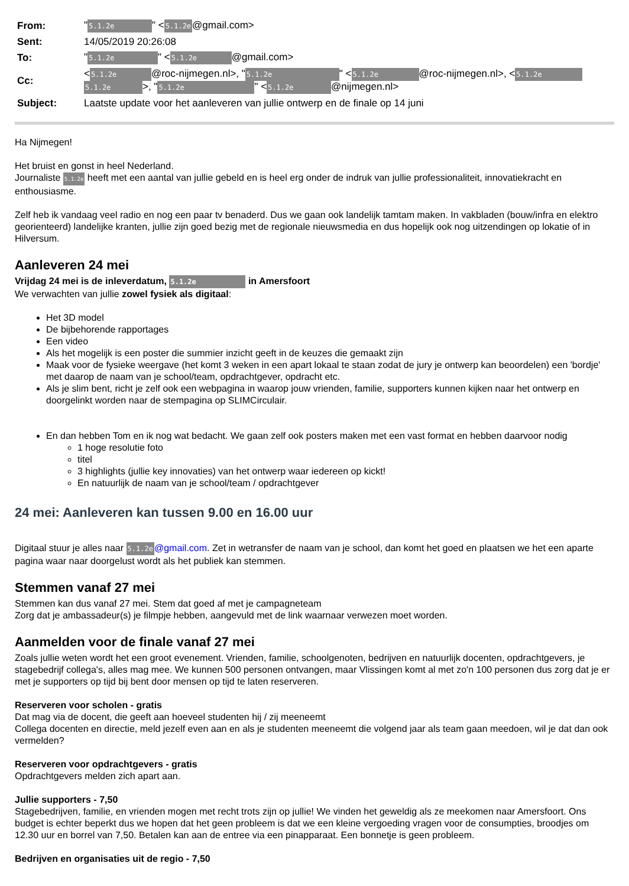| From: | " 5.1.2e " < 5.1.2e @gmail.com> |
| Sent: | 14/05/2019 20:26:08 |
| To: | " 5.1.2e " < 5.1.2e @gmail.com> |
| Cc: | < 5.1.2e @roc-nijmegen.nl>, " 5.1.2e " < 5.1.2e @roc-nijmegen.nl>, < 5.1.2e 5.1.2e >, " 5.1.2e " < 5.1.2e @nijmegen.nl> |
| Subject: | Laatste update voor het aanleveren van jullie ontwerp en de finale op 14 juni |
Ha Nijmegen!
Het bruist en gonst in heel Nederland.
Journaliste 5.1.2e heeft met een aantal van jullie gebeld en is heel erg onder de indruk van jullie professionaliteit, innovatiekracht en enthousiasme.
Zelf heb ik vandaag veel radio en nog een paar tv benaderd. Dus we gaan ook landelijk tamtam maken. In vakbladen (bouw/infra en elektro georienteerd) landelijke kranten, jullie zijn goed bezig met de regionale nieuwsmedia en dus hopelijk ook nog uitzendingen op lokatie of in Hilversum.
Aanleveren 24 mei
Vrijdag 24 mei is de inleverdatum, 5.1.2e in Amersfoort
We verwachten van jullie zowel fysiek als digitaal:
Het 3D model
De bijbehorende rapportages
Een video
Als het mogelijk is een poster die summier inzicht geeft in de keuzes die gemaakt zijn
Maak voor de fysieke weergave (het komt 3 weken in een apart lokaal te staan zodat de jury je ontwerp kan beoordelen) een 'bordje' met daarop de naam van je school/team, opdrachtgever, opdracht etc.
Als je slim bent, richt je zelf ook een webpagina in waarop jouw vrienden, familie, supporters kunnen kijken naar het ontwerp en doorgelinkt worden naar de stempagina op SLIMCirculair.
En dan hebben Tom en ik nog wat bedacht. We gaan zelf ook posters maken met een vast format en hebben daarvoor nodig
1 hoge resolutie foto
titel
3 highlights (jullie key innovaties) van het ontwerp waar iedereen op kickt!
En natuurlijk de naam van je school/team / opdrachtgever
24 mei: Aanleveren kan tussen 9.00 en 16.00 uur
Digitaal stuur je alles naar 5.1.2e@gmail.com. Zet in wetransfer de naam van je school, dan komt het goed en plaatsen we het een aparte pagina waar naar doorgelust wordt als het publiek kan stemmen.
Stemmen vanaf 27 mei
Stemmen kan dus vanaf 27 mei. Stem dat goed af met je campagneteam
Zorg dat je ambassadeur(s) je filmpje hebben, aangevuld met de link waarnaar verwezen moet worden.
Aanmelden voor de finale vanaf 27 mei
Zoals jullie weten wordt het een groot evenement. Vrienden, familie, schoolgenoten, bedrijven en natuurlijk docenten, opdrachtgevers, je stagebedrijf collega's, alles mag mee. We kunnen 500 personen ontvangen, maar Vlissingen komt al met zo'n 100 personen dus zorg dat je er met je supporters op tijd bij bent door mensen op tijd te laten reserveren.
Reserveren voor scholen - gratis
Dat mag via de docent, die geeft aan hoeveel studenten hij / zij meeneemt
Collega docenten en directie, meld jezelf even aan en als je studenten meeneemt die volgend jaar als team gaan meedoen, wil je dat dan ook vermelden?
Reserveren voor opdrachtgevers - gratis
Opdrachtgevers melden zich apart aan.
Jullie supporters - 7,50
Stagebedrijven, familie, en vrienden mogen met recht trots zijn op jullie! We vinden het geweldig als ze meekomen naar Amersfoort. Ons budget is echter beperkt dus we hopen dat het geen probleem is dat we een kleine vergoeding vragen voor de consumpties, broodjes om 12.30 uur en borrel van 7,50. Betalen kan aan de entree via een pinapparaat. Een bonnetje is geen probleem.
Bedrijven en organisaties uit de regio - 7,50